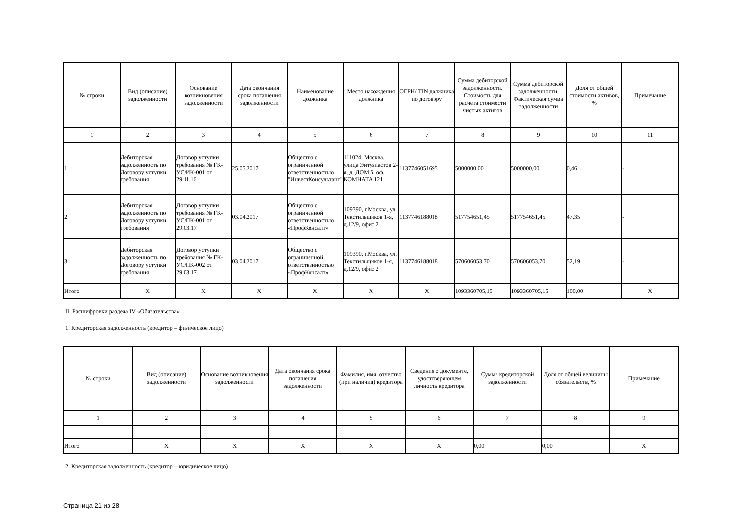| № строки | Вид (описание) задолженности | Основание возникновения задолженности | Дата окончания срока погашения задолженности | Наименование должника | Место нахождения должника | ОГРН/ TIN должника по договору | Сумма дебиторской задолженности. Стоимость для расчета стоимости чистых активов | Сумма дебиторской задолженности. Фактическая сумма задолженности | Доля от общей стоимости активов, % | Примечание |
| --- | --- | --- | --- | --- | --- | --- | --- | --- | --- | --- |
| 1 | 2 | 3 | 4 | 5 | 6 | 7 | 8 | 9 | 10 | 11 |
| 1 | Дебиторская задолженность по Договору уступки требования | Договор уступки требования № ГК-УС/ИК-001 от 29.11.16 | 25.05.2017 | Общество с ограниченной ответственностью "ИнвестКонсультант" | 111024, Москва, улица Энтузиастов 2-я, д. ДОМ 5, оф. КОМНАТА 121 | 1137746051695 | 5000000,00 | 5000000,00 | 0,46 | - |
| 2 | Дебиторская задолженность по Договору уступки требования | Договор уступки требования № ГК-УС/ПК-001 от 29.03.17 | 03.04.2017 | Общество с ограниченной ответственностью «ПрофКонсалт» | 109390, г.Москва, ул. Текстильщиков 1-я, д.12/9, офис 2 | 1137746188018 | 517754651,45 | 517754651,45 | 47,35 | - |
| 3 | Дебиторская задолженность по Договору уступки требования | Договор уступки требования № ГК-УС/ПК-002 от 29.03.17 | 03.04.2017 | Общество с ограниченной ответственностью «ПрофКонсалт» | 109390, г.Москва, ул. Текстильщиков 1-я, д.12/9, офис 2 | 1137746188018 | 570606053,70 | 570606053,70 | 52,19 | - |
| Итого | X | X | X | X | X | X | 1093360705,15 | 1093360705,15 | 100,00 | X |
II. Расшифровки раздела IV «Обязательства»
1. Кредиторская задолженность (кредитор – физическое лицо)
| № строки | Вид (описание) задолженности | Основание возникновения задолженности | Дата окончания срока погашения задолженности | Фамилия, имя, отчество (при наличии) кредитора | Сведения о документе, удостоверяющем личность кредитора | Сумма кредиторской задолженности | Доля от общей величины обязательств, % | Примечание |
| --- | --- | --- | --- | --- | --- | --- | --- | --- |
| 1 | 2 | 3 | 4 | 5 | 6 | 7 | 8 | 9 |
| Итого | X | X | X | X | X | 0,00 | 0,00 | X |
2. Кредиторская задолженность (кредитор – юридическое лицо)
Страница 21 из 28